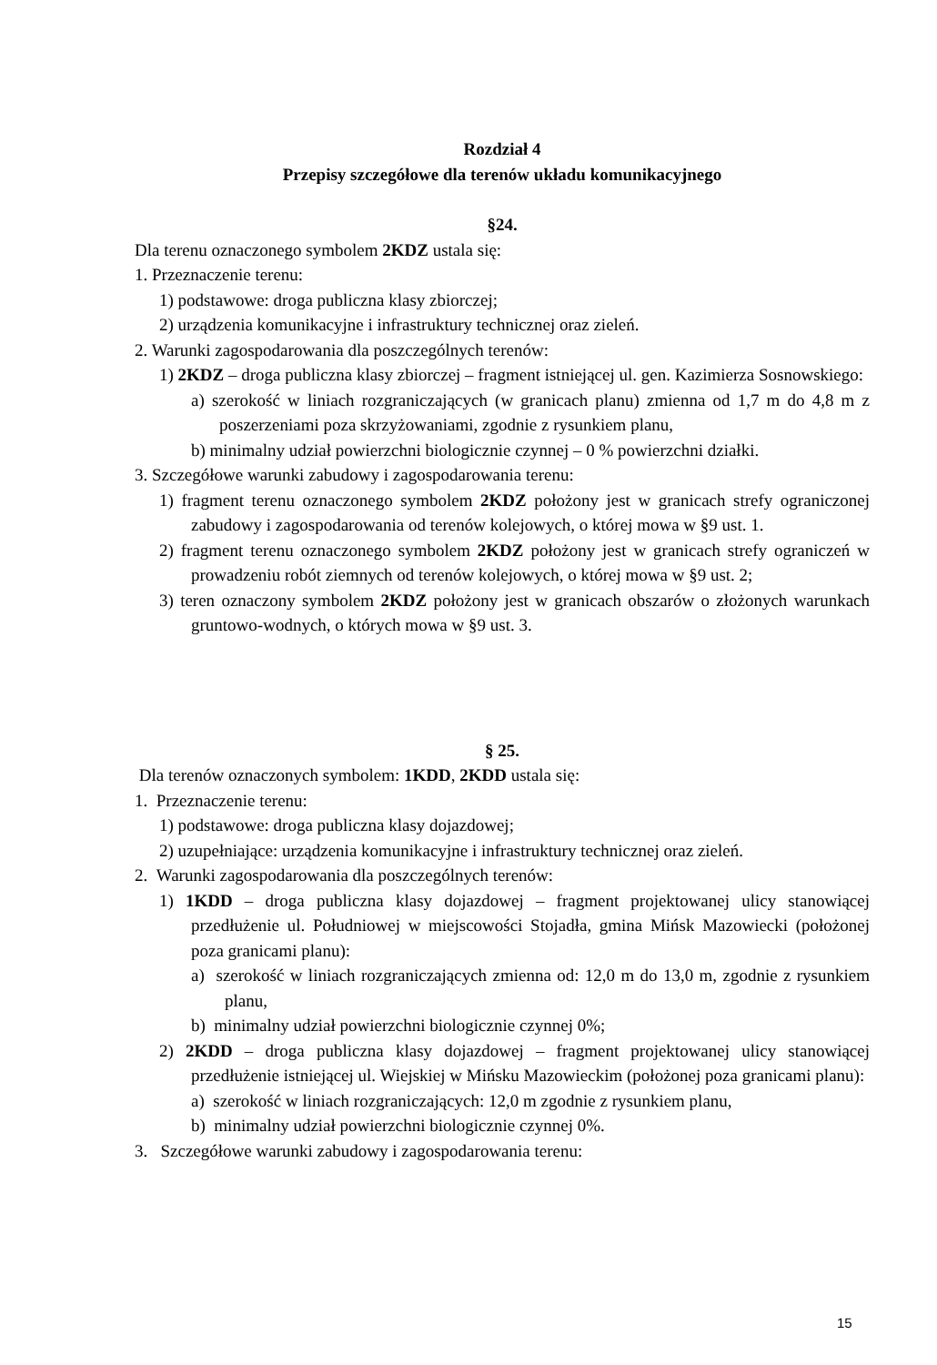Rozdział 4
Przepisy szczegółowe dla terenów układu komunikacyjnego
§24.
Dla terenu oznaczonego symbolem 2KDZ ustala się:
1. Przeznaczenie terenu:
1) podstawowe: droga publiczna klasy zbiorczej;
2) urządzenia komunikacyjne i infrastruktury technicznej oraz zieleń.
2. Warunki zagospodarowania dla poszczególnych terenów:
1) 2KDZ – droga publiczna klasy zbiorczej – fragment istniejącej ul. gen. Kazimierza Sosnowskiego:
a) szerokość w liniach rozgraniczających (w granicach planu) zmienna od 1,7 m do 4,8 m z poszerzeniami poza skrzyżowaniami, zgodnie z rysunkiem planu,
b) minimalny udział powierzchni biologicznie czynnej – 0 % powierzchni działki.
3. Szczegółowe warunki zabudowy i zagospodarowania terenu:
1) fragment terenu oznaczonego symbolem 2KDZ położony jest w granicach strefy ograniczonej zabudowy i zagospodarowania od terenów kolejowych, o której mowa w §9 ust. 1.
2) fragment terenu oznaczonego symbolem 2KDZ położony jest w granicach strefy ograniczeń w prowadzeniu robót ziemnych od terenów kolejowych, o której mowa w §9 ust. 2;
3) teren oznaczony symbolem 2KDZ położony jest w granicach obszarów o złożonych warunkach gruntowo-wodnych, o których mowa w §9 ust. 3.
§ 25.
Dla terenów oznaczonych symbolem: 1KDD, 2KDD ustala się:
1. Przeznaczenie terenu:
1) podstawowe: droga publiczna klasy dojazdowej;
2) uzupełniające: urządzenia komunikacyjne i infrastruktury technicznej oraz zieleń.
2. Warunki zagospodarowania dla poszczególnych terenów:
1) 1KDD – droga publiczna klasy dojazdowej – fragment projektowanej ulicy stanowiącej przedłużenie ul. Południowej w miejscowości Stojadła, gmina Mińsk Mazowiecki (położonej poza granicami planu):
a) szerokość w liniach rozgraniczających zmienna od: 12,0 m do 13,0 m, zgodnie z rysunkiem planu,
b) minimalny udział powierzchni biologicznie czynnej 0%;
2) 2KDD – droga publiczna klasy dojazdowej – fragment projektowanej ulicy stanowiącej przedłużenie istniejącej ul. Wiejskiej w Mińsku Mazowieckim (położonej poza granicami planu):
a) szerokość w liniach rozgraniczających: 12,0 m zgodnie z rysunkiem planu,
b) minimalny udział powierzchni biologicznie czynnej 0%.
3. Szczegółowe warunki zabudowy i zagospodarowania terenu:
15